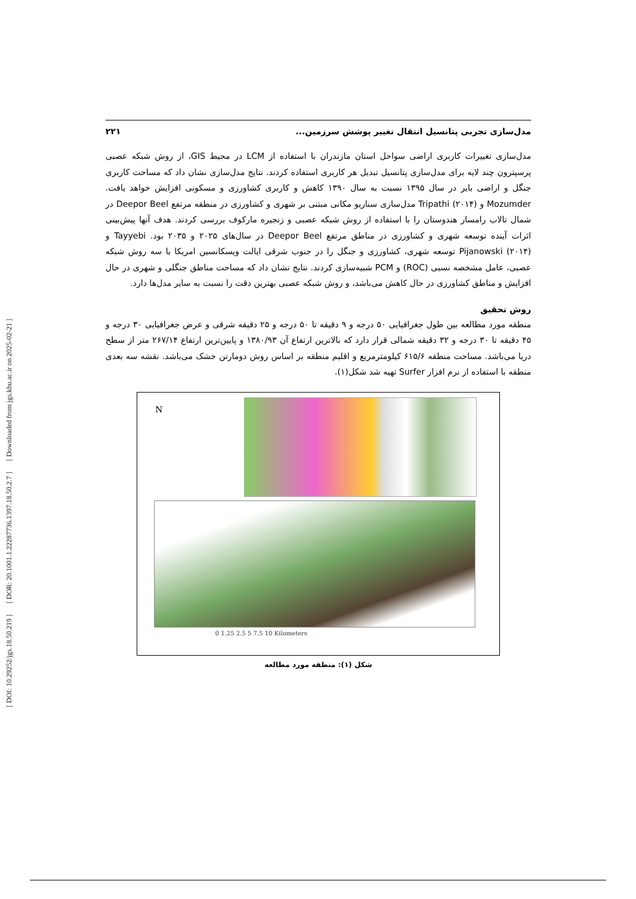[ DOI: 10.29252/jgs.18.50.219 ] [ DOR: 20.1001.1.22287736.1397.18.50.2.7 ] [ Downloaded from jgs.khu.ac.ir on 2025-02-21 ]
مدل‌سازی تجربی پتانسیل انتقال تغییر پوشش سرزمین... ۲۲۱
مدل‌سازی تغییرات کاربری اراضی سواحل استان مازندران با استفاده از LCM در محیط GIS، از روش شبکه عصبی پرسپترون چند لایه برای مدل‌سازی پتانسیل تبدیل هر کاربری استفاده کردند. نتایج مدل‌سازی نشان داد که مساحت کاربری جنگل و اراضی بایر در سال ۱۳۹۵ نسبت به سال ۱۳۹۰ کاهش و کاربری کشاورزی و مسکونی افزایش خواهد یافت. Mozumder و Tripathi (۲۰۱۴) مدل‌سازی سناریو مکانی مبتنی بر شهری و کشاورزی در منطقه مرتفع Deepor Beel در شمال تالاب رامسار هندوستان را با استفاده از روش شبکه عصبی و زنجیره مارکوف بررسی کردند. هدف آنها پیش‌بینی اثرات آینده توسعه شهری و کشاورزی در مناطق مرتفع Deepor Beel در سال‌های ۲۰۲۵ و ۲۰۳۵ بود. Tayyebi و Pijanowski (۲۰۱۴) توسعه شهری، کشاورزی و جنگل را در جنوب شرقی ایالت ویسکانسین امریکا با سه روش شبکه عصبی، عامل مشخصه نسبی (ROC) و PCM شبیه‌سازی کردند. نتایج نشان داد که مساحت مناطق جنگلی و شهری در حال افزایش و مناطق کشاورزی در حال کاهش می‌باشد، و روش شبکه عصبی بهترین دقت را نسبت به سایر مدل‌ها دارد.
روش تحقیق
منطقه مورد مطالعه بین طول جغرافیایی ۵۰ درجه و ۹ دقیقه تا ۵۰ درجه و ۲۵ دقیقه شرقی و عرض جغرافیایی ۳۰ درجه و ۴۵ دقیقه تا ۳۰ درجه و ۳۲ دقیقه شمالی قرار دارد که بالاترین ارتفاع آن ۱۳۸۰/۹۳ و پایین‌ترین ارتفاع ۲۶۷/۱۴ متر از سطح دریا می‌باشد. مساحت منطقه ۶۱۵/۶ کیلومترمربع و اقلیم منطقه بر اساس روش دومارتن خشک می‌باشد. نقشه سه بعدی منطقه با استفاده از نرم افزار Surfer تهیه شد شکل(۱).
N
0 1.25 2.5 5 7.5 10 Kilometers
شکل (۱): منطقه مورد مطالعه